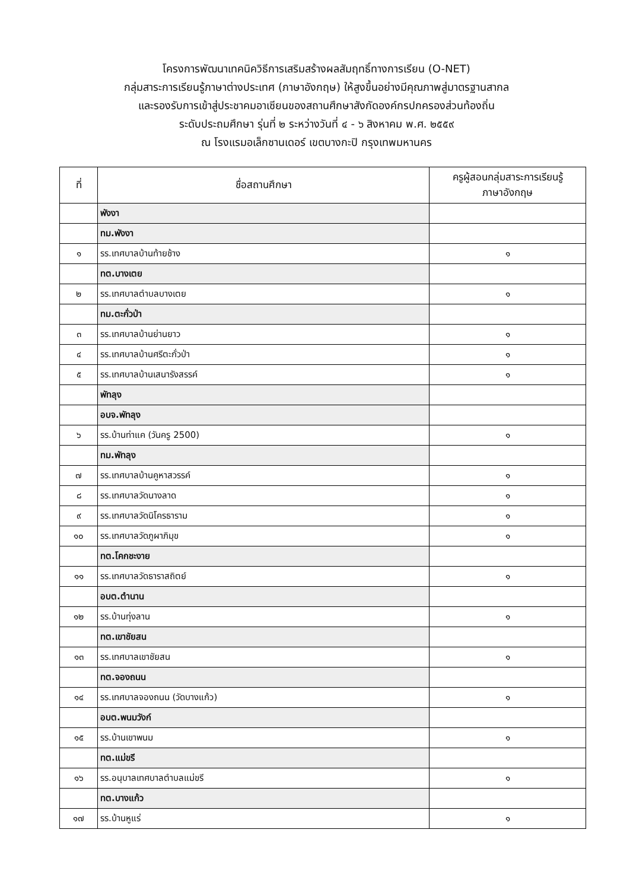โครงการพัฒนาเทคนิควิธีการเสริมสร้างผลสัมฤทธิ์ทางการเรียน (O-NET)
กลุ่มสาระการเรียนรู้ภาษาต่างประเทศ (ภาษาอังกฤษ) ให้สูงขึ้นอย่างมีคุณภาพสู่มาตรฐานสากล
และรองรับการเข้าสู่ประชาคมอาเซียนของสถานศึกษาสังกัดองค์กรปกครองส่วนท้องถิ่น
ระดับประถมศึกษา รุ่นที่ ๒ ระหว่างวันที่ ๔ - ๖ สิงหาคม พ.ศ. ๒๕๕๙
ณ โรงแรมอเล็กซานเดอร์ เขตบางกะปิ กรุงเทพมหานคร
| ที่ | ชื่อสถานศึกษา | ครูผู้สอนกลุ่มสาระการเรียนรู้ ภาษาอังกฤษ |
| --- | --- | --- |
| | พังงา | |
| | ทม.พังงา | |
| ๑ | รร.เทศบาลบ้านท้ายช้าง | ๑ |
| | ทต.บางเตย | |
| ๒ | รร.เทศบาลตำบลบางเตย | ๑ |
| | ทม.ตะกั่วป่า | |
| ๓ | รร.เทศบาลบ้านย่านยาว | ๑ |
| ๔ | รร.เทศบาลบ้านศรีตะกั่วป่า | ๑ |
| ๕ | รร.เทศบาลบ้านเสนารังสรรค์ | ๑ |
| | พัทลุง | |
| | อบจ.พัทลุง | |
| ๖ | รร.บ้านท่าแค (วันครู 2500) | ๑ |
| | ทม.พัทลุง | |
| ๗ | รร.เทศบาลบ้านคูหาสวรรค์ | ๑ |
| ๘ | รร.เทศบาลวัดนางลาด | ๑ |
| ๙ | รร.เทศบาลวัดนิโครธาราม | ๑ |
| ๑๐ | รร.เทศบาลวัดภูผาภิมุข | ๑ |
| | ทต.โคกชะงาย | |
| ๑๑ | รร.เทศบาลวัดธาราสถิตย์ | ๑ |
| | อบต.ตำนาน | |
| ๑๒ | รร.บ้านทุ่งลาน | ๑ |
| | ทต.เขาชัยสน | |
| ๑๓ | รร.เทศบาลเขาชัยสน | ๑ |
| | ทต.จองถนน | |
| ๑๔ | รร.เทศบาลจองถนน (วัดบางแก้ว) | ๑ |
| | อบต.พนมวังก์ | |
| ๑๕ | รร.บ้านเขาพนม | ๑ |
| | ทต.แม่ขรี | |
| ๑๖ | รร.อนุบาลเทศบาลตำบลแม่ขรี | ๑ |
| | ทต.บางแก้ว | |
| ๑๗ | รร.บ้านหูแร่ | ๑ |